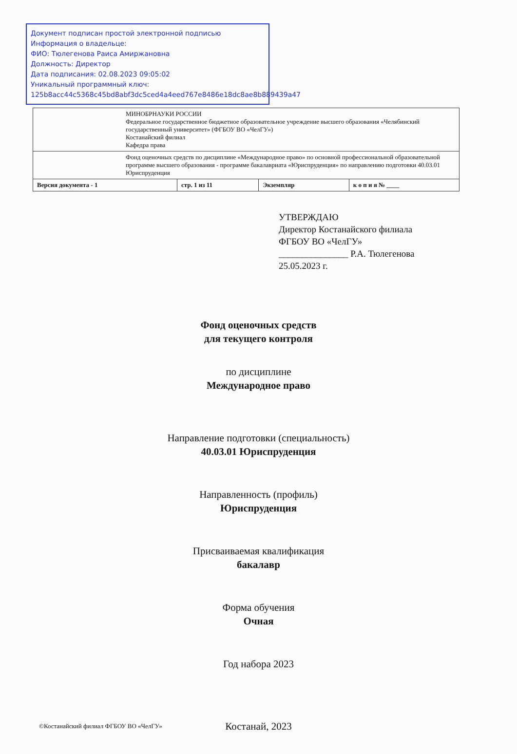Документ подписан простой электронной подписью
Информация о владельце:
ФИО: Тюлегенова Раиса Амиржановна
Должность: Директор
Дата подписания: 02.08.2023 09:05:02
Уникальный программный ключ:
125b8acc44c5368c45bd8abf3dc5ced4a4eed767e8486e18dc8ae8b889439a47
| МИНОБРНАУКИ РОССИИ Федеральное государственное бюджетное образовательное учреждение высшего образования «Челябинский государственный университет» (ФГБОУ ВО «ЧелГУ») Костанайский филиал Кафедра права | | | |
| Фонд оценочных средств по дисциплине «Международное право» по основной профессиональной образовательной программе высшего образования - программе бакалавриата «Юриспруденция» по направлению подготовки 40.03.01 Юриспруденция | | | |
| Версия документа - 1 | стр. 1 из 11 | Экземпляр | к о п и я № ____ |
УТВЕРЖДАЮ
Директор Костанайского филиала
ФГБОУ ВО «ЧелГУ»
_______________ Р.А. Тюлегенова
25.05.2023 г.
Фонд оценочных средств
для текущего контроля
по дисциплине
Международное право
Направление подготовки (специальность)
40.03.01 Юриспруденция
Направленность (профиль)
Юриспруденция
Присваиваемая квалификация
бакалавр
Форма обучения
Очная
Год набора 2023
Костанай, 2023
©Костанайский филиал ФГБОУ ВО «ЧелГУ»